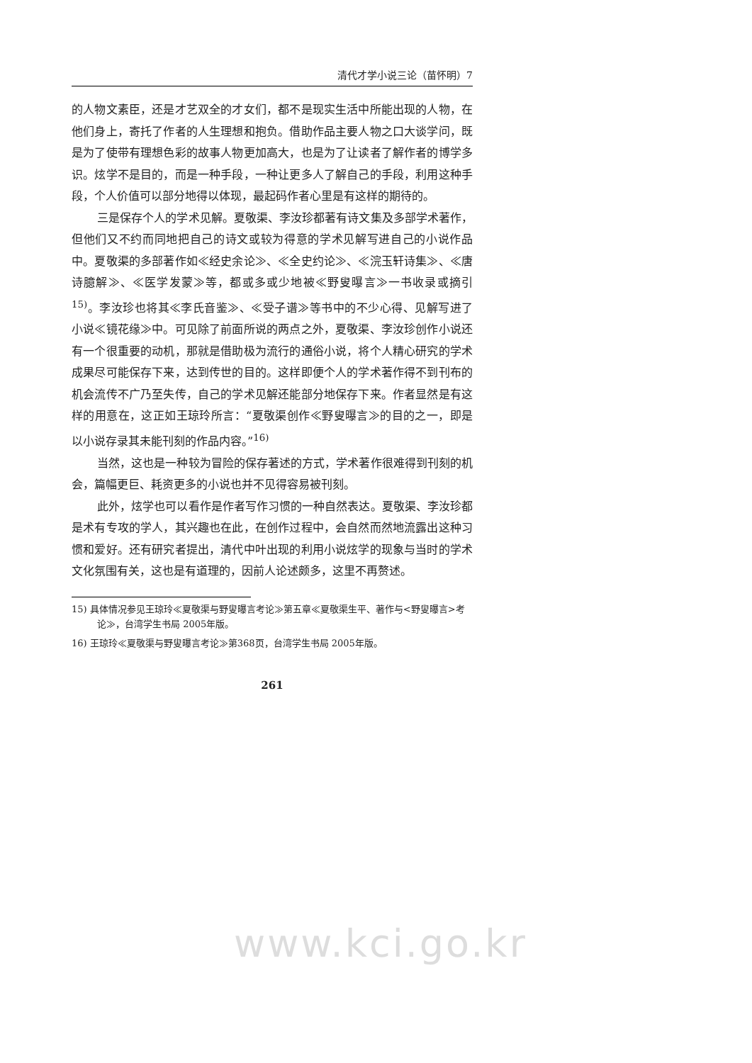清代才学小说三论（苗怀明）7
的人物文素臣，还是才艺双全的才女们，都不是现实生活中所能出现的人物，在他们身上，寄托了作者的人生理想和抱负。借助作品主要人物之口大谈学问，既是为了使带有理想色彩的故事人物更加高大，也是为了让读者了解作者的博学多识。炫学不是目的，而是一种手段，一种让更多人了解自己的手段，利用这种手段，个人价值可以部分地得以体现，最起码作者心里是有这样的期待的。
三是保存个人的学术见解。夏敬渠、李汝珍都著有诗文集及多部学术著作，但他们又不约而同地把自己的诗文或较为得意的学术见解写进自己的小说作品中。夏敬渠的多部著作如≪经史余论≫、≪全史约论≫、≪浣玉轩诗集≫、≪唐诗臆解≫、≪医学发蒙≫等，都或多或少地被≪野叟曝言≫一书收录或摘引<sup>15)</sup>。李汝珍也将其≪李氏音鉴≫、≪受子谱≫等书中的不少心得、见解写进了小说≪镜花缘≫中。可见除了前面所说的两点之外，夏敬渠、李汝珍创作小说还有一个很重要的动机，那就是借助极为流行的通俗小说，将个人精心研究的学术成果尽可能保存下来，达到传世的目的。这样即便个人的学术著作得不到刊布的机会流传不广乃至失传，自己的学术见解还能部分地保存下来。作者显然是有这样的用意在，这正如王琼玲所言：“夏敬渠创作≪野叟曝言≫的目的之一，即是以小说存录其未能刊刻的作品内容。”<sup>16)</sup>
当然，这也是一种较为冒险的保存著述的方式，学术著作很难得到刊刻的机会，篇幅更巨、耗资更多的小说也并不见得容易被刊刻。
此外，炫学也可以看作是作者写作习惯的一种自然表达。夏敬渠、李汝珍都是术有专攻的学人，其兴趣也在此，在创作过程中，会自然而然地流露出这种习惯和爱好。还有研究者提出，清代中叶出现的利用小说炫学的现象与当时的学术文化氛围有关，这也是有道理的，因前人论述颇多，这里不再赘述。
15) 具体情况参见王琼玲≪夏敬渠与野叟曝言考论≫第五章≪夏敬渠生平、著作与<野叟曝言>考论≫，台湾学生书局 2005年版。
16) 王琼玲≪夏敬渠与野叟曝言考论≫第368页，台湾学生书局 2005年版。
261
www.kci.go.kr